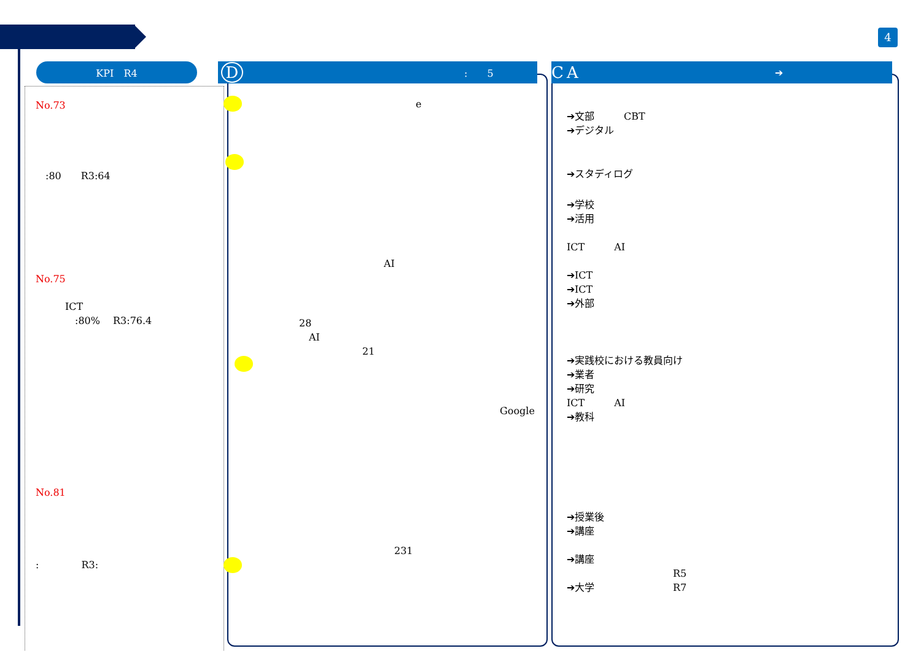4
KPI　R4
No.73
　:80　　R3:64
No.75
　　　ICT
　　　　:80%　 R3:76.4
No.81
:　　　　 R3:
D:　　5
e
AI
28
AI
21
Google
231
C A ➔
➔文部　　　CBT
➔デジタル
➔スタディログ
➔学校
➔活用
ICT　　　AI
➔ICT
➔ICT
➔外部
➔実践校における教員向け
➔業者
➔研究
ICT　　　AI
➔教科
➔授業後
➔講座
➔講座
R5
➔大学　　　　　　　　R7